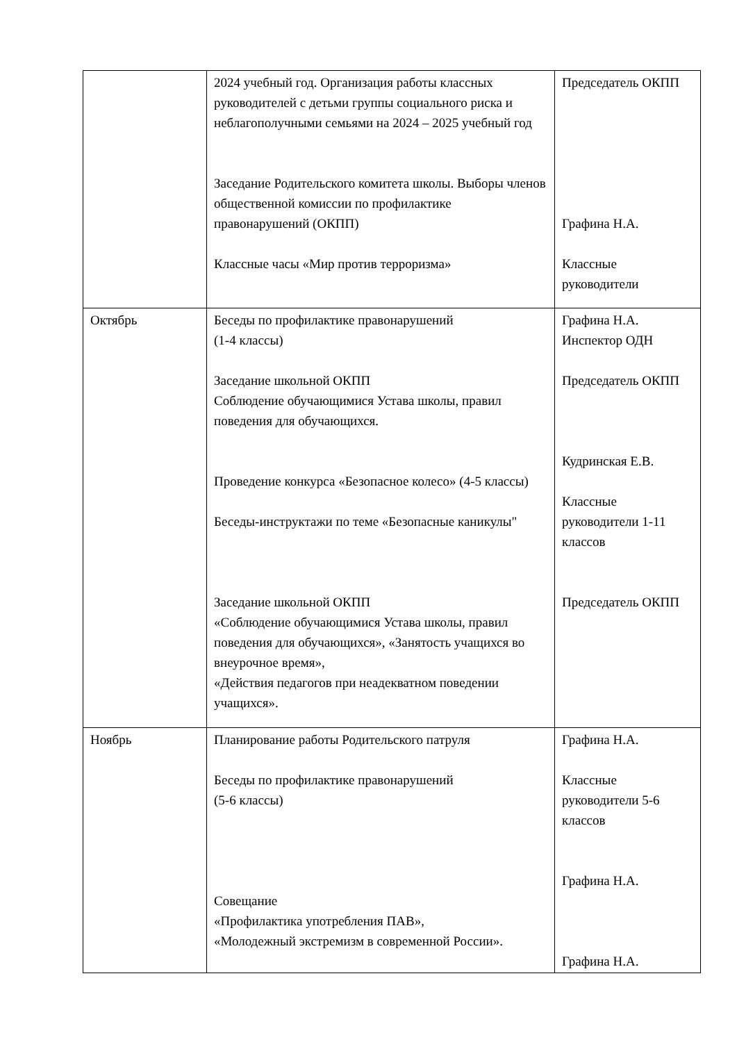| | 2024 учебный год. Организация работы классных руководителей с детьми группы социального риска и неблагополучными семьями на 2024 – 2025 учебный год Заседание Родительского комитета школы. Выборы членов общественной комиссии по профилактике правонарушений (ОКПП) Классные часы «Мир против терроризма» | Председатель ОКПП Графина Н.А. Классные руководители |
| Октябрь | Беседы по профилактике правонарушений (1-4 классы) Заседание школьной ОКПП Соблюдение обучающимися Устава школы, правил поведения для обучающихся. Проведение конкурса «Безопасное колесо» (4-5 классы) Беседы-инструктажи по теме «Безопасные каникулы" Заседание школьной ОКПП «Соблюдение обучающимися Устава школы, правил поведения для обучающихся», «Занятость учащихся во внеурочное время», «Действия педагогов при неадекватном поведении учащихся». | Графина Н.А. Инспектор ОДН Председатель ОКПП Кудринская Е.В. Классные руководители 1-11 классов Председатель ОКПП |
| Ноябрь | Планирование работы Родительского патруля Беседы по профилактике правонарушений (5-6 классы) Совещание «Профилактика употребления ПАВ», «Молодежный экстремизм в современной России». | Графина Н.А. Классные руководители 5-6 классов Графина Н.А. Графина Н.А. |